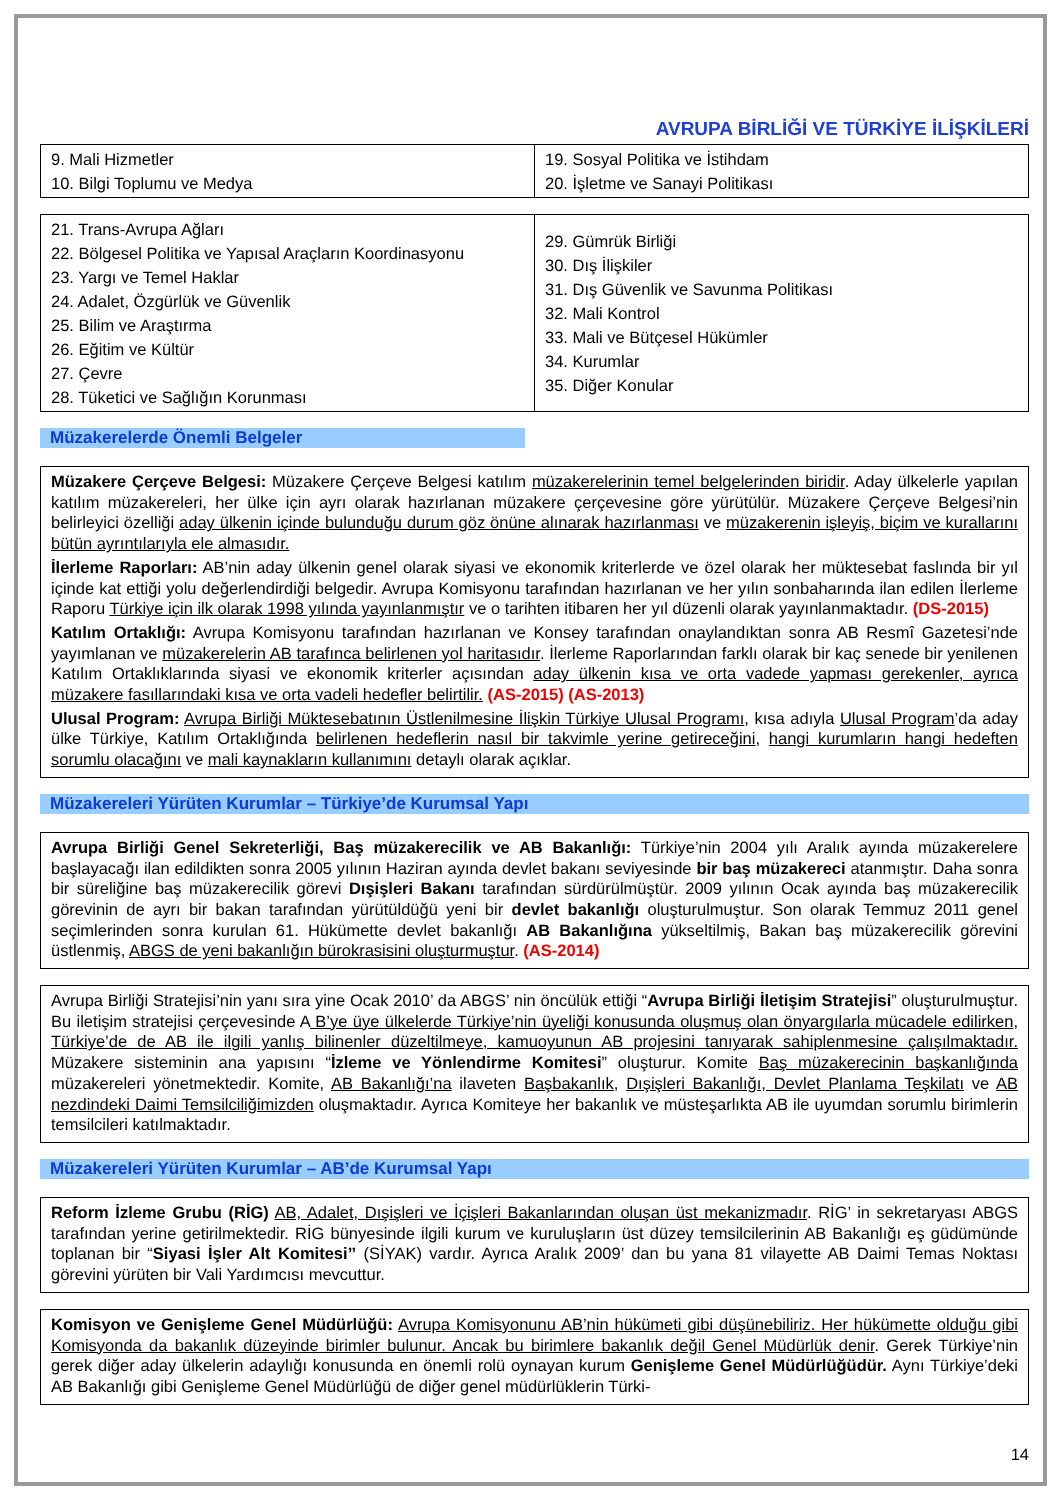AVRUPA BİRLİĞİ VE TÜRKİYE İLİŞKİLERİ
| 9. Mali Hizmetler 10. Bilgi Toplumu ve Medya | 19. Sosyal Politika ve İstihdam 20. İşletme ve Sanayi Politikası |
| 21. Trans-Avrupa Ağları 22. Bölgesel Politika ve Yapısal Araçların Koordinasyonu 23. Yargı ve Temel Haklar 24. Adalet, Özgürlük ve Güvenlik 25. Bilim ve Araştırma 26. Eğitim ve Kültür 27. Çevre 28. Tüketici ve Sağlığın Korunması | 29. Gümrük Birliği 30. Dış İlişkiler 31. Dış Güvenlik ve Savunma Politikası 32. Mali Kontrol 33. Mali ve Bütçesel Hükümler 34. Kurumlar 35. Diğer Konular |
Müzakerelerde Önemli Belgeler
Müzakere Çerçeve Belgesi: Müzakere Çerçeve Belgesi katılım müzakerelerinin temel belgelerinden biridir. Aday ülkelerle yapılan katılım müzakereleri, her ülke için ayrı olarak hazırlanan müzakere çerçevesine göre yürütülür. Müzakere Çerçeve Belgesi’nin belirleyici özelliği aday ülkenin içinde bulunduğu durum göz önüne alınarak hazırlanması ve müzakerenin işleyiş, biçim ve kurallarını bütün ayrıntılarıyla ele almasıdır.
İlerleme Raporları: AB’nin aday ülkenin genel olarak siyasi ve ekonomik kriterlerde ve özel olarak her müktesebat faslında bir yıl içinde kat ettiği yolu değerlendirdiği belgedir. Avrupa Komisyonu tarafından hazırlanan ve her yılın sonbaharında ilan edilen İlerleme Raporu Türkiye için ilk olarak 1998 yılında yayınlanmıştır ve o tarihten itibaren her yıl düzenli olarak yayınlanmaktadır. (DS-2015)
Katılım Ortaklığı: Avrupa Komisyonu tarafından hazırlanan ve Konsey tarafından onaylandıktan sonra AB Resmî Gazetesi’nde yayımlanan ve müzakerelerin AB tarafınca belirlenen yol haritasıdır. İlerleme Raporlarından farklı olarak bir kaç senede bir yenilenen Katılım Ortaklıklarında siyasi ve ekonomik kriterler açısından aday ülkenin kısa ve orta vadede yapması gerekenler, ayrıca müzakere fasıllarındaki kısa ve orta vadeli hedefler belirtilir. (AS-2015) (AS-2013)
Ulusal Program: Avrupa Birliği Müktesebatının Üstlenilmesine İlişkin Türkiye Ulusal Programı, kısa adıyla Ulusal Program’da aday ülke Türkiye, Katılım Ortaklığında belirlenen hedeflerin nasıl bir takvimle yerine getireceğini, hangi kurumların hangi hedeften sorumlu olacağını ve mali kaynakların kullanımını detaylı olarak açıklar.
Müzakereleri Yürüten Kurumlar – Türkiye’de Kurumsal Yapı
Avrupa Birliği Genel Sekreterliği, Baş müzakerecilik ve AB Bakanlığı: Türkiye’nin 2004 yılı Aralık ayında müzakerelere başlayacağı ilan edildikten sonra 2005 yılının Haziran ayında devlet bakanı seviyesinde bir baş müzakereci atanmıştır. Daha sonra bir süreliğine baş müzakerecilik görevi Dışişleri Bakanı tarafından sürdürülmüştür. 2009 yılının Ocak ayında baş müzakerecilik görevinin de ayrı bir bakan tarafından yürütüldüğü yeni bir devlet bakanlığı oluşturulmuştur. Son olarak Temmuz 2011 genel seçimlerinden sonra kurulan 61. Hükümette devlet bakanlığı AB Bakanlığına yükseltilmiş, Bakan baş müzakerecilik görevini üstlenmiş, ABGS de yeni bakanlığın bürokrasisini oluşturmuştur. (AS-2014)
Avrupa Birliği Stratejisi’nin yanı sıra yine Ocak 2010’ da ABGS’ nin öncülük ettiği “Avrupa Birliği İletişim Stratejisi” oluşturulmuştur. Bu iletişim stratejisi çerçevesinde A B’ye üye ülkelerde Türkiye’nin üyeliği konusunda oluşmuş olan önyargılarla mücadele edilirken, Türkiye’de de AB ile ilgili yanlış bilinenler düzeltilmeye, kamuoyunun AB projesini tanıyarak sahiplenmesine çalışılmaktadır. Müzakere sisteminin ana yapısını “İzleme ve Yönlendirme Komitesi” oluşturur. Komite Baş müzakerecinin başkanlığında müzakereleri yönetmektedir. Komite, AB Bakanlığı’na ilaveten Başbakanlık, Dışişleri Bakanlığı, Devlet Planlama Teşkilatı ve AB nezdindeki Daimi Temsilciliğimizden oluşmaktadır. Ayrıca Komiteye her bakanlık ve müsteşarlıkta AB ile uyumdan sorumlu birimlerin temsilcileri katılmaktadır.
Müzakereleri Yürüten Kurumlar – AB’de Kurumsal Yapı
Reform İzleme Grubu (RİG) AB, Adalet, Dışişleri ve İçişleri Bakanlarından oluşan üst mekanizmadır. RİG’ in sekretaryası ABGS tarafından yerine getirilmektedir. RİG bünyesinde ilgili kurum ve kuruluşların üst düzey temsilcilerinin AB Bakanlığı eş güdümünde toplanan bir “Siyasi İşler Alt Komitesi’’ (SİYAK) vardır. Ayrıca Aralık 2009’ dan bu yana 81 vilayette AB Daimi Temas Noktası görevini yürüten bir Vali Yardımcısı mevcuttur.
Komisyon ve Genişleme Genel Müdürlüğü: Avrupa Komisyonunu AB’nin hükümeti gibi düşünebiliriz. Her hükümette olduğu gibi Komisyonda da bakanlık düzeyinde birimler bulunur. Ancak bu birimlere bakanlık değil Genel Müdürlük denir. Gerek Türkiye’nin gerek diğer aday ülkelerin adaylığı konusunda en önemli rolü oynayan kurum Genişleme Genel Müdürlüğüdür. Aynı Türkiye’deki AB Bakanlığı gibi Genişleme Genel Müdürlüğü de diğer genel müdürlüklerin Türki-
14